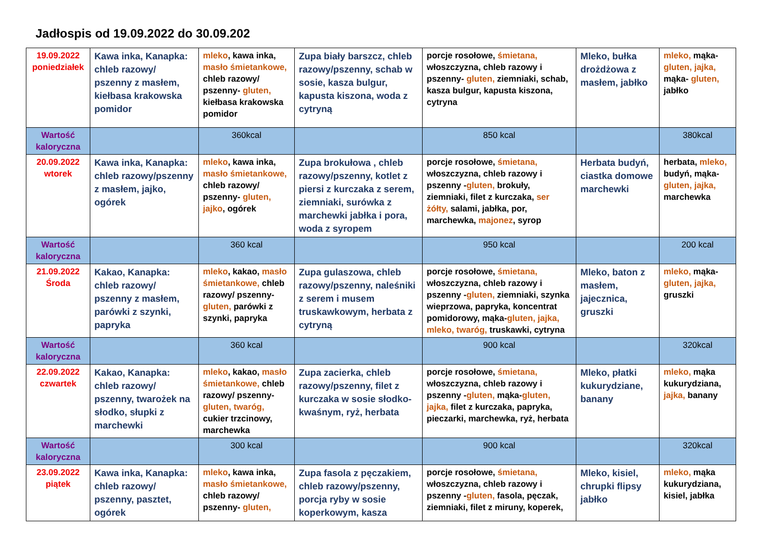Jadłospis od 19.09.2022 do 30.09.202
| 19.09.2022 poniedziałek | Kawa inka, Kanapka: chleb razowy/ pszenny z masłem, kiełbasa krakowska pomidor | mleko , kawa inka, masło śmietankowe, chleb razowy/ pszenny- gluten, kiełbasa krakowska pomidor | Zupa biały barszcz, chleb razowy/pszenny, schab w sosie, kasza bulgur, kapusta kiszona, woda z cytryną | porcje rosołowe, śmietana, włoszczyzna, chleb razowy i pszenny- gluten, ziemniaki, schab, kasza bulgur, kapusta kiszona, cytryna | Mleko, bułka drożdżowa z masłem, jabłko | mleko, mąka- gluten, jajka, mąka- gluten, jabłko |
| Wartość kaloryczna | | 360kcal | | 850 kcal | | 380kcal |
| 20.09.2022 wtorek | Kawa inka, Kanapka: chleb razowy/pszenny z masłem, jajko, ogórek | mleko , kawa inka, masło śmietankowe, chleb razowy/ pszenny- gluten, jajko , ogórek | Zupa brokułowa , chleb razowy/pszenny, kotlet z piersi z kurczaka z serem, ziemniaki, surówka z marchewki jabłka i pora, woda z syropem | porcje rosołowe, śmietana, włoszczyzna, chleb razowy i pszenny - gluten, brokuły, ziemniaki, filet z kurczaka, ser żółty, salami, jabłka, por, marchewka, majonez , syrop | Herbata budyń, ciastka domowe marchewki | herbata, mleko, budyń, mąka- gluten, jajka, marchewka |
| Wartość kaloryczna | | 360 kcal | | 950 kcal | | 200 kcal |
| 21.09.2022 Środa | Kakao, Kanapka: chleb razowy/ pszenny z masłem, parówki z szynki, papryka | mleko , kakao, masło śmietankowe, chleb razowy/ pszenny- gluten, parówki z szynki, papryka | Zupa gulaszowa, chleb razowy/pszenny, naleśniki z serem i musem truskawkowym, herbata z cytryną | porcje rosołowe, śmietana, włoszczyzna, chleb razowy i pszenny - gluten, ziemniaki, szynka wieprzowa, papryka, koncentrat pomidorowy, mąka- gluten, jajka, mleko, twaróg, truskawki, cytryna | Mleko, baton z masłem, jajecznica, gruszki | mleko, mąka- gluten, jajka, gruszki |
| Wartość kaloryczna | | 360 kcal | | 900 kcal | | 320kcal |
| 22.09.2022 czwartek | Kakao, Kanapka: chleb razowy/ pszenny, twarożek na słodko, słupki z marchewki | mleko , kakao, masło śmietankowe, chleb razowy/ pszenny- gluten, twaróg, cukier trzcinowy, marchewka | Zupa zacierka, chleb razowy/pszenny, filet z kurczaka w sosie słodko-kwaśnym, ryż, herbata | porcje rosołowe, śmietana, włoszczyzna, chleb razowy i pszenny - gluten, mąka- gluten, jajka, filet z kurczaka, papryka, pieczarki, marchewka, ryż, herbata | Mleko, płatki kukurydziane, banany | mleko, mąka kukurydziana, jajka, banany |
| Wartość kaloryczna | | 300 kcal | | 900 kcal | | 320kcal |
| 23.09.2022 piątek | Kawa inka, Kanapka: chleb razowy/ pszenny, pasztet, ogórek | mleko , kawa inka, masło śmietankowe, chleb razowy/ pszenny- gluten, | Zupa fasola z pęczakiem, chleb razowy/pszenny, porcja ryby w sosie koperkowym, kasza | porcje rosołowe, śmietana, włoszczyzna, chleb razowy i pszenny - gluten, fasola, pęczak, ziemniaki, filet z miruny, koperek, | Mleko, kisiel, chrupki flipsy jabłko | mleko, mąka kukurydziana, kisiel, jabłka |